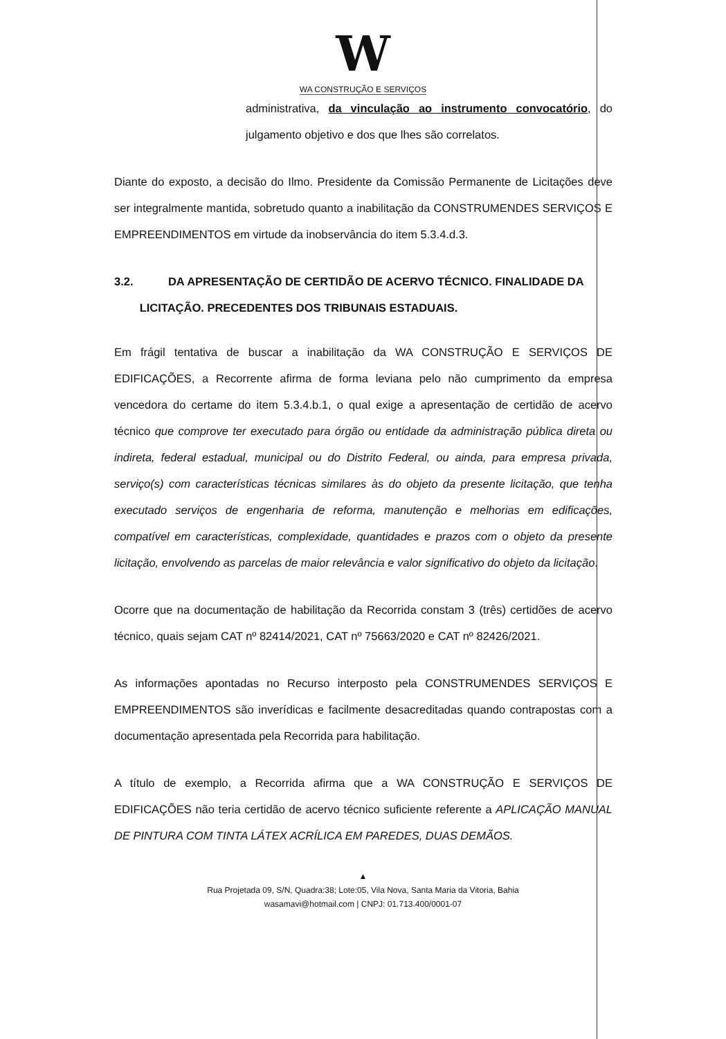W
WA CONSTRUÇÃO E SERVIÇOS
administrativa, da vinculação ao instrumento convocatório, do julgamento objetivo e dos que lhes são correlatos.
Diante do exposto, a decisão do Ilmo. Presidente da Comissão Permanente de Licitações deve ser integralmente mantida, sobretudo quanto a inabilitação da CONSTRUMENDES SERVIÇOS E EMPREENDIMENTOS em virtude da inobservância do item 5.3.4.d.3.
3.2. DA APRESENTAÇÃO DE CERTIDÃO DE ACERVO TÉCNICO. FINALIDADE DA
LICITAÇÃO. PRECEDENTES DOS TRIBUNAIS ESTADUAIS.
Em frágil tentativa de buscar a inabilitação da WA CONSTRUÇÃO E SERVIÇOS DE EDIFICAÇÕES, a Recorrente afirma de forma leviana pelo não cumprimento da empresa vencedora do certame do item 5.3.4.b.1, o qual exige a apresentação de certidão de acervo técnico que comprove ter executado para órgão ou entidade da administração pública direta ou indireta, federal estadual, municipal ou do Distrito Federal, ou ainda, para empresa privada, serviço(s) com características técnicas similares às do objeto da presente licitação, que tenha executado serviços de engenharia de reforma, manutenção e melhorias em edificações, compatível em características, complexidade, quantidades e prazos com o objeto da presente licitação, envolvendo as parcelas de maior relevância e valor significativo do objeto da licitação.
Ocorre que na documentação de habilitação da Recorrida constam 3 (três) certidões de acervo técnico, quais sejam CAT nº 82414/2021, CAT nº 75663/2020 e CAT nº 82426/2021.
As informações apontadas no Recurso interposto pela CONSTRUMENDES SERVIÇOS E EMPREENDIMENTOS são inverídicas e facilmente desacreditadas quando contrapostas com a documentação apresentada pela Recorrida para habilitação.
A título de exemplo, a Recorrida afirma que a WA CONSTRUÇÃO E SERVIÇOS DE EDIFICAÇÕES não teria certidão de acervo técnico suficiente referente a APLICAÇÃO MANUAL DE PINTURA COM TINTA LÁTEX ACRÍLICA EM PAREDES, DUAS DEMÃOS.
▲
Rua Projetada 09, S/N, Quadra:38; Lote:05, Vila Nova, Santa Maria da Vitoria, Bahia
wasamavi@hotmail.com | CNPJ: 01.713.400/0001-07